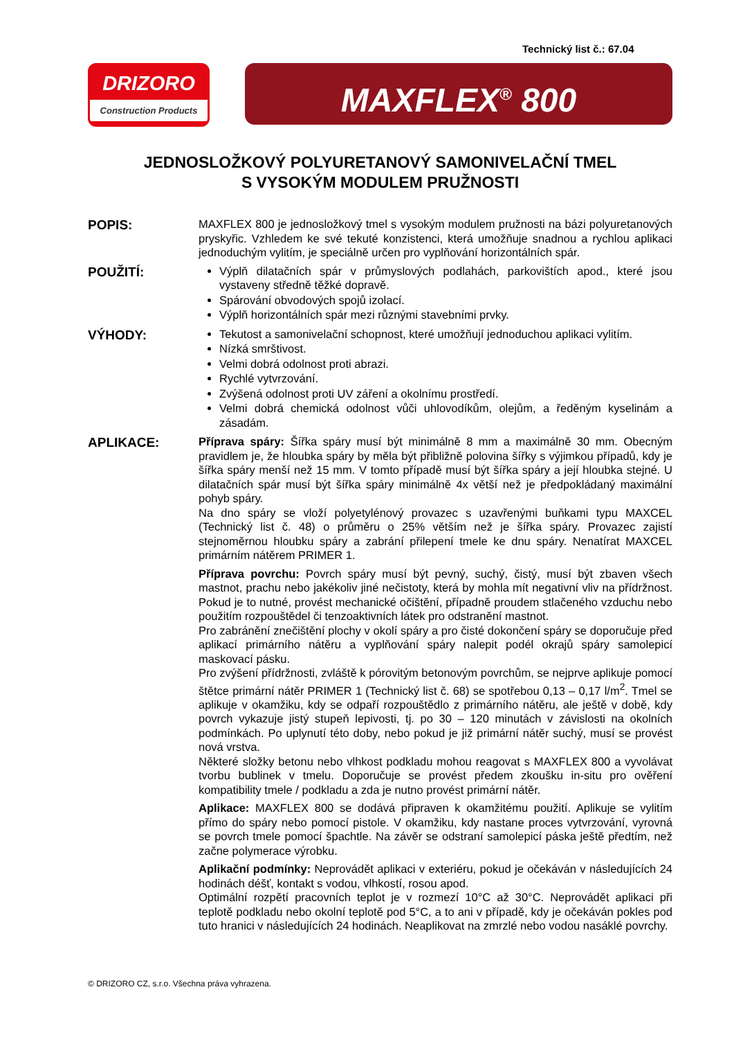Technický list č.: 67.04
DRIZORO
Construction Products
MAXFLEX<sup>®</sup> 800
JEDNOSLOŽKOVÝ POLYURETANOVÝ SAMONIVELAČNÍ TMEL
S VYSOKÝM MODULEM PRUŽNOSTI
POPIS:
MAXFLEX 800 je jednosložkový tmel s vysokým modulem pružnosti na bázi polyuretanových pryskyřic. Vzhledem ke své tekuté konzistenci, která umožňuje snadnou a rychlou aplikaci jednoduchým vylitím, je speciálně určen pro vyplňování horizontálních spár.
POUŽITÍ:
Výplň dilatačních spár v průmyslových podlahách, parkovištích apod., které jsou vystaveny středně těžké dopravě.
Spárování obvodových spojů izolací.
Výplň horizontálních spár mezi různými stavebními prvky.
VÝHODY:
Tekutost a samonivelační schopnost, které umožňují jednoduchou aplikaci vylitím.
Nízká smrštivost.
Velmi dobrá odolnost proti abrazi.
Rychlé vytvrzování.
Zvýšená odolnost proti UV záření a okolnímu prostředí.
Velmi dobrá chemická odolnost vůči uhlovodíkům, olejům, a ředěným kyselinám a zásadám.
APLIKACE:
Příprava spáry: Šířka spáry musí být minimálně 8 mm a maximálně 30 mm. Obecným pravidlem je, že hloubka spáry by měla být přibližně polovina šířky s výjimkou případů, kdy je šířka spáry menší než 15 mm. V tomto případě musí být šířka spáry a její hloubka stejné. U dilatačních spár musí být šířka spáry minimálně 4x větší než je předpokládaný maximální pohyb spáry.
Na dno spáry se vloží polyetylénový provazec s uzavřenými buňkami typu MAXCEL (Technický list č. 48) o průměru o 25% větším než je šířka spáry. Provazec zajistí stejnoměrnou hloubku spáry a zabrání přilepení tmele ke dnu spáry. Nenatírat MAXCEL primárním nátěrem PRIMER 1.
Příprava povrchu: Povrch spáry musí být pevný, suchý, čistý, musí být zbaven všech mastnot, prachu nebo jakékoliv jiné nečistoty, která by mohla mít negativní vliv na přídržnost. Pokud je to nutné, provést mechanické očištění, případně proudem stlačeného vzduchu nebo použitím rozpouštědel či tenzoaktivních látek pro odstranění mastnot.
Pro zabránění znečištění plochy v okolí spáry a pro čisté dokončení spáry se doporučuje před aplikací primárního nátěru a vyplňování spáry nalepit podél okrajů spáry samolepicí maskovací pásku.
Pro zvýšení přídržnosti, zvláště k pórovitým betonovým povrchům, se nejprve aplikuje pomocí štětce primární nátěr PRIMER 1 (Technický list č. 68) se spotřebou 0,13 – 0,17 l/m<sup>2</sup>. Tmel se aplikuje v okamžiku, kdy se odpaří rozpouštědlo z primárního nátěru, ale ještě v době, kdy povrch vykazuje jistý stupeň lepivosti, tj. po 30 – 120 minutách v závislosti na okolních podmínkách. Po uplynutí této doby, nebo pokud je již primární nátěr suchý, musí se provést nová vrstva.
Některé složky betonu nebo vlhkost podkladu mohou reagovat s MAXFLEX 800 a vyvolávat tvorbu bublinek v tmelu. Doporučuje se provést předem zkoušku in-situ pro ověření kompatibility tmele / podkladu a zda je nutno provést primární nátěr.
Aplikace: MAXFLEX 800 se dodává připraven k okamžitému použití. Aplikuje se vylitím přímo do spáry nebo pomocí pistole. V okamžiku, kdy nastane proces vytvrzování, vyrovná se povrch tmele pomocí špachtle. Na závěr se odstraní samolepicí páska ještě předtím, než začne polymerace výrobku.
Aplikační podmínky: Neprovádět aplikaci v exteriéru, pokud je očekáván v následujících 24 hodinách déšť, kontakt s vodou, vlhkostí, rosou apod.
Optimální rozpětí pracovních teplot je v rozmezí 10°C až 30°C. Neprovádět aplikaci při teplotě podkladu nebo okolní teplotě pod 5°C, a to ani v případě, kdy je očekáván pokles pod tuto hranici v následujících 24 hodinách. Neaplikovat na zmrzlé nebo vodou nasáklé povrchy.
© DRIZORO CZ, s.r.o. Všechna práva vyhrazena.